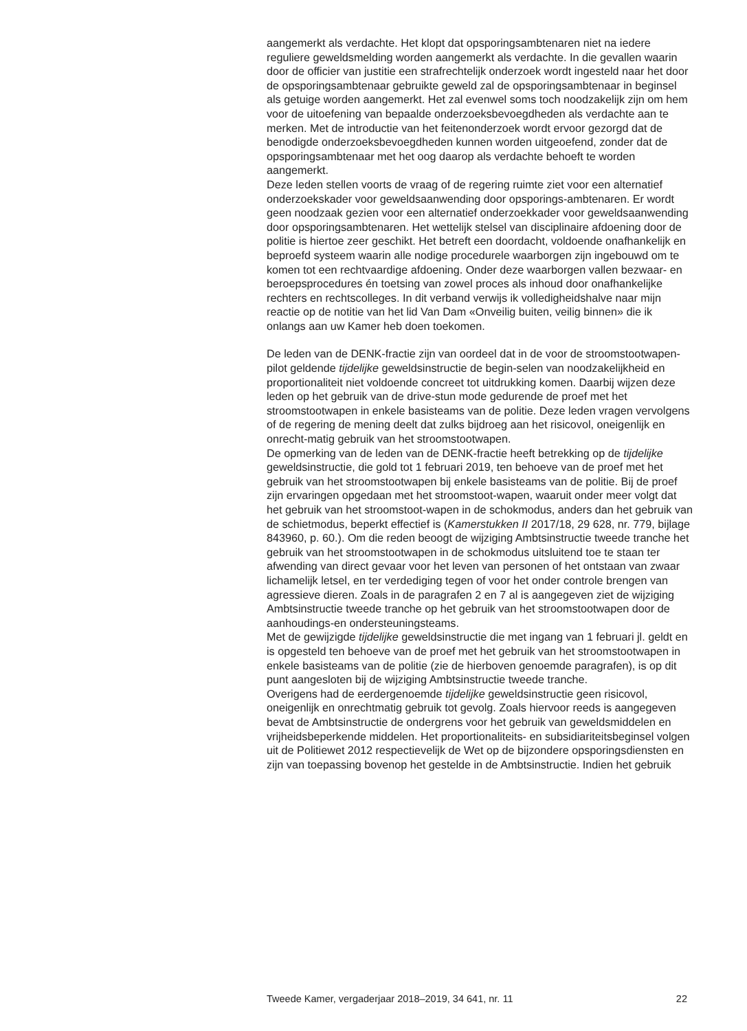aangemerkt als verdachte. Het klopt dat opsporingsambtenaren niet na iedere reguliere geweldsmelding worden aangemerkt als verdachte. In die gevallen waarin door de officier van justitie een strafrechtelijk onderzoek wordt ingesteld naar het door de opsporingsambtenaar gebruikte geweld zal de opsporingsambtenaar in beginsel als getuige worden aangemerkt. Het zal evenwel soms toch noodzakelijk zijn om hem voor de uitoefening van bepaalde onderzoeksbevoegdheden als verdachte aan te merken. Met de introductie van het feitenonderzoek wordt ervoor gezorgd dat de benodigde onderzoeksbevoegdheden kunnen worden uitgeoefend, zonder dat de opsporingsambtenaar met het oog daarop als verdachte behoeft te worden aangemerkt.
Deze leden stellen voorts de vraag of de regering ruimte ziet voor een alternatief onderzoekskader voor geweldsaanwending door opsporings-ambtenaren. Er wordt geen noodzaak gezien voor een alternatief onderzoekkader voor geweldsaanwending door opsporingsambtenaren. Het wettelijk stelsel van disciplinaire afdoening door de politie is hiertoe zeer geschikt. Het betreft een doordacht, voldoende onafhankelijk en beproefd systeem waarin alle nodige procedurele waarborgen zijn ingebouwd om te komen tot een rechtvaardige afdoening. Onder deze waarborgen vallen bezwaar- en beroepsprocedures én toetsing van zowel proces als inhoud door onafhankelijke rechters en rechtscolleges. In dit verband verwijs ik volledigheidshalve naar mijn reactie op de notitie van het lid Van Dam «Onveilig buiten, veilig binnen» die ik onlangs aan uw Kamer heb doen toekomen.
De leden van de DENK-fractie zijn van oordeel dat in de voor de stroomstootwapen-pilot geldende tijdelijke geweldsinstructie de begin-selen van noodzakelijkheid en proportionaliteit niet voldoende concreet tot uitdrukking komen. Daarbij wijzen deze leden op het gebruik van de drive-stun mode gedurende de proef met het stroomstootwapen in enkele basisteams van de politie. Deze leden vragen vervolgens of de regering de mening deelt dat zulks bijdroeg aan het risicovol, oneigenlijk en onrecht-matig gebruik van het stroomstootwapen.
De opmerking van de leden van de DENK-fractie heeft betrekking op de tijdelijke geweldsinstructie, die gold tot 1 februari 2019, ten behoeve van de proef met het gebruik van het stroomstootwapen bij enkele basisteams van de politie. Bij de proef zijn ervaringen opgedaan met het stroomstoot-wapen, waaruit onder meer volgt dat het gebruik van het stroomstoot-wapen in de schokmodus, anders dan het gebruik van de schietmodus, beperkt effectief is (Kamerstukken II 2017/18, 29 628, nr. 779, bijlage 843960, p. 60.). Om die reden beoogt de wijziging Ambtsinstructie tweede tranche het gebruik van het stroomstootwapen in de schokmodus uitsluitend toe te staan ter afwending van direct gevaar voor het leven van personen of het ontstaan van zwaar lichamelijk letsel, en ter verdediging tegen of voor het onder controle brengen van agressieve dieren. Zoals in de paragrafen 2 en 7 al is aangegeven ziet de wijziging Ambtsinstructie tweede tranche op het gebruik van het stroomstootwapen door de aanhoudings-en ondersteuningsteams.
Met de gewijzigde tijdelijke geweldsinstructie die met ingang van 1 februari jl. geldt en is opgesteld ten behoeve van de proef met het gebruik van het stroomstootwapen in enkele basisteams van de politie (zie de hierboven genoemde paragrafen), is op dit punt aangesloten bij de wijziging Ambtsinstructie tweede tranche.
Overigens had de eerdergenoemde tijdelijke geweldsinstructie geen risicovol, oneigenlijk en onrechtmatig gebruik tot gevolg. Zoals hiervoor reeds is aangegeven bevat de Ambtsinstructie de ondergrens voor het gebruik van geweldsmiddelen en vrijheidsbeperkende middelen. Het proportionaliteits- en subsidiariteitsbeginsel volgen uit de Politiewet 2012 respectievelijk de Wet op de bijzondere opsporingsdiensten en zijn van toepassing bovenop het gestelde in de Ambtsinstructie. Indien het gebruik
Tweede Kamer, vergaderjaar 2018–2019, 34 641, nr. 11 22